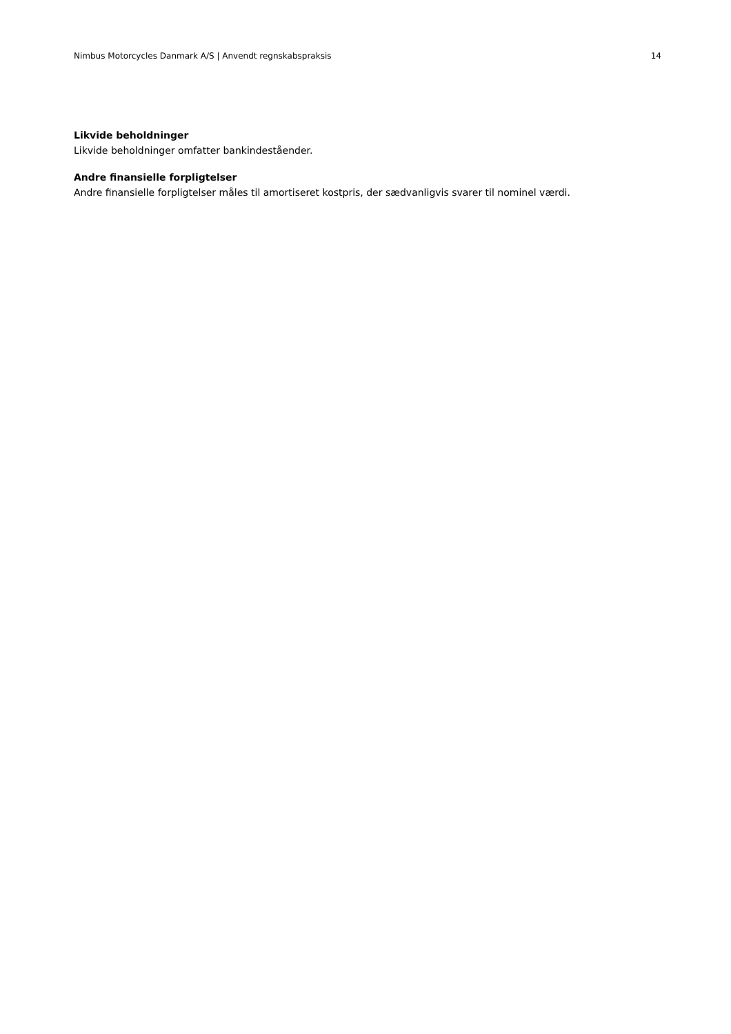Nimbus Motorcycles Danmark A/S | Anvendt regnskabspraksis 14
Likvide beholdninger
Likvide beholdninger omfatter bankindeståender.
Andre finansielle forpligtelser
Andre finansielle forpligtelser måles til amortiseret kostpris, der sædvanligvis svarer til nominel værdi.